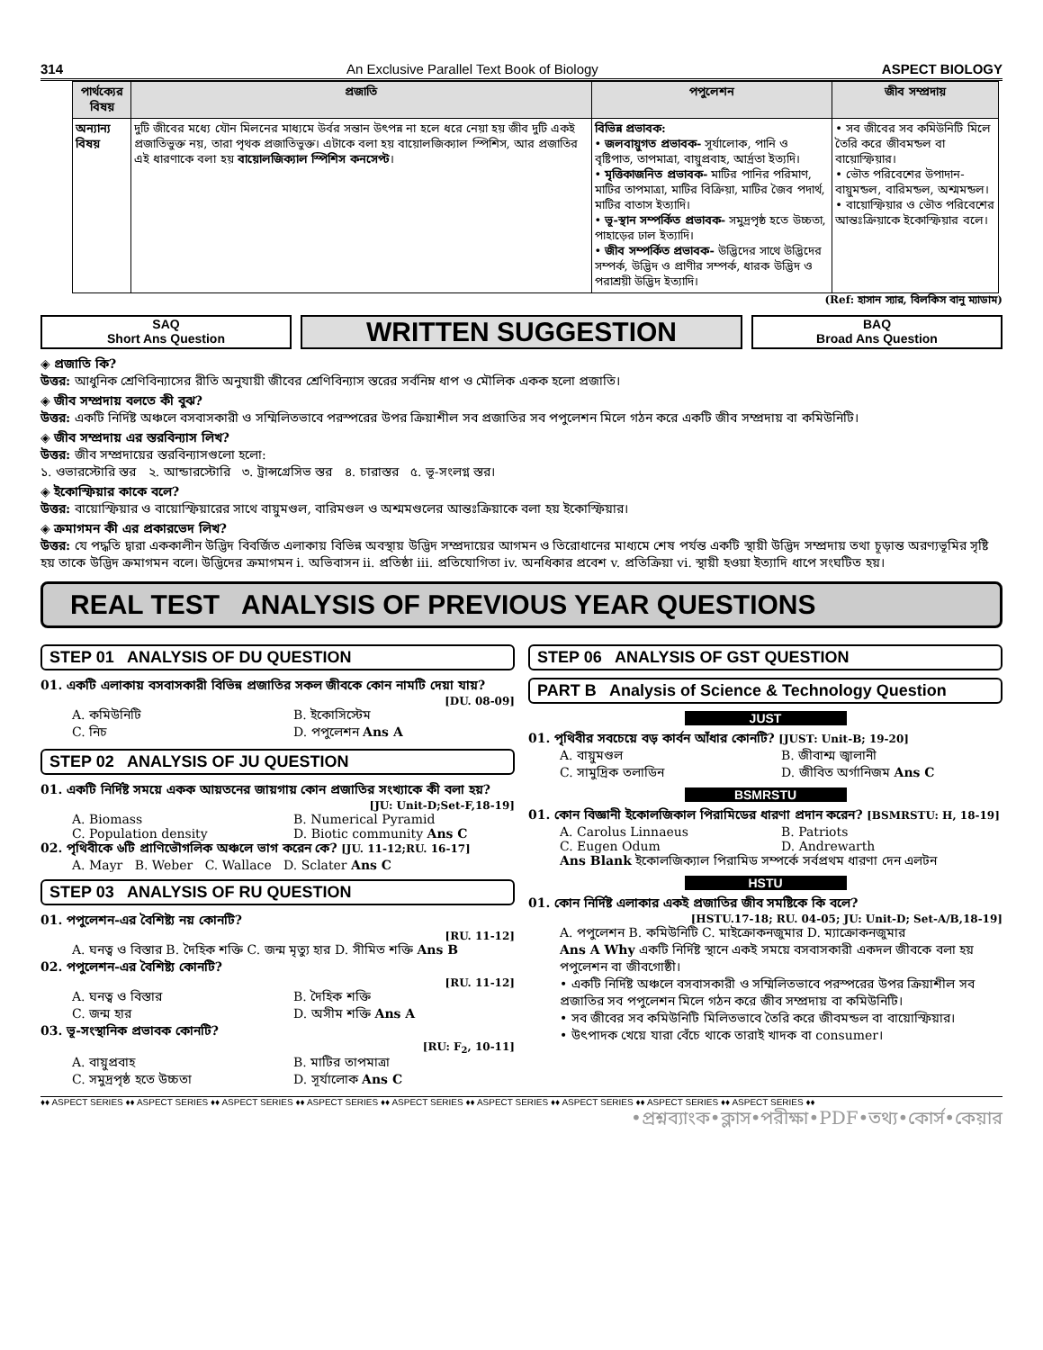314 An Exclusive Parallel Text Book of Biology ASPECT BIOLOGY
| পার্থক্যের বিষয় | প্রজাতি | পপুলেশন | জীব সম্প্রদায় |
| --- | --- | --- | --- |
| অন্যান্য বিষয় | দুটি জীবের মধ্যে যৌন মিলনের মাধ্যমে উর্বর সন্তান উৎপন্ন না হলে ধরে নেয়া হয় জীব দুটি একই প্রজাতিভুক্ত নয়, তারা পৃথক প্রজাতিভুক্ত। এটাকে বলা হয় বায়োলজিক্যাল স্পিশিস, আর প্রজাতির এই ধারণাকে বলা হয় বায়োলজিক্যাল স্পিশিস কনসেপ্ট । | বিভিন্ন প্রভাবক: • জলবায়ুগত প্রভাবক- সূর্যালোক, পানি ও বৃষ্টিপাত, তাপমাত্রা, বায়ুপ্রবাহ, আর্দ্রতা ইত্যদি। • মৃত্তিকাজনিত প্রভাবক- মাটির পানির পরিমাণ, মাটির তাপমাত্রা, মাটির বিক্রিয়া, মাটির জৈব পদার্থ, মাটির বাতাস ইত্যাদি। • ভূ-স্থান সম্পর্কিত প্রভাবক- সমুদ্রপৃষ্ঠ হতে উচ্চতা, পাহাড়ের ঢাল ইত্যাদি। • জীব সম্পর্কিত প্রভাবক- উদ্ভিদের সাথে উদ্ভিদের সম্পর্ক, উদ্ভিদ ও প্রাণীর সম্পর্ক, ধারক উদ্ভিদ ও পরাশ্রয়ী উদ্ভিদ ইত্যাদি। | • সব জীবের সব কমিউনিটি মিলে তৈরি করে জীবমন্ডল বা বায়োস্ফিয়ার। • ভৌত পরিবেশের উপাদান- বায়ুমন্ডল, বারিমন্ডল, অশ্মমন্ডল। • বায়োস্ফিয়ার ও ভৌত পরিবেশের আন্তঃক্রিয়াকে ইকোস্ফিয়ার বলে। |
(Ref: হাসান স্যার, বিলকিস বানু ম্যাডাম)
SAQ
Short Ans Question
WRITTEN SUGGESTION
BAQ
Broad Ans Question
◈ প্রজাতি কি?
উত্তর: আধুনিক শ্রেণিবিন্যাসের রীতি অনুযায়ী জীবের শ্রেণিবিন্যাস স্তরের সর্বনিম্ন ধাপ ও মৌলিক একক হলো প্রজাতি।
◈ জীব সম্প্রদায় বলতে কী বুঝ?
উত্তর: একটি নির্দিষ্ট অঞ্চলে বসবাসকারী ও সম্মিলিতভাবে পরস্পরের উপর ক্রিয়াশীল সব প্রজাতির সব পপুলেশন মিলে গঠন করে একটি জীব সম্প্রদায় বা কমিউনিটি।
◈ জীব সম্প্রদায় এর স্তরবিন্যাস লিখ?
উত্তর: জীব সম্প্রদায়ের স্তরবিন্যাসগুলো হলো:
১. ওভারস্টোরি স্তর ২. আন্ডারস্টোরি ৩. ট্রান্সগ্রেসিভ স্তর ৪. চারাস্তর ৫. ভূ-সংলগ্ন স্তর।
◈ ইকোস্ফিয়ার কাকে বলে?
উত্তর: বায়োস্ফিয়ার ও বায়োস্ফিয়ারের সাথে বায়ুমণ্ডল, বারিমণ্ডল ও অশ্মমণ্ডলের আন্তঃক্রিয়াকে বলা হয় ইকোস্ফিয়ার।
◈ ক্রমাগমন কী এর প্রকারভেদ লিখ?
উত্তর: যে পদ্ধতি দ্বারা এককালীন উদ্ভিদ বিবর্জিত এলাকায় বিভিন্ন অবস্থায় উদ্ভিদ সম্প্রদায়ের আগমন ও তিরোধানের মাধ্যমে শেষ পর্যন্ত একটি স্থায়ী উদ্ভিদ সম্প্রদায় তথা চূড়ান্ত অরণ্যভূমির সৃষ্টি হয় তাকে উদ্ভিদ ক্রমাগমন বলে। উদ্ভিদের ক্রমাগমন i. অভিবাসন ii. প্রতিষ্ঠা iii. প্রতিযোগিতা iv. অনধিকার প্রবেশ v. প্রতিক্রিয়া vi. স্থায়ী হওয়া ইত্যাদি ধাপে সংঘটিত হয়।
REAL TEST ANALYSIS OF PREVIOUS YEAR QUESTIONS
STEP 01 ANALYSIS OF DU QUESTION
01. একটি এলাকায় বসবাসকারী বিভিন্ন প্রজাতির সকল জীবকে কোন নামটি দেয়া যায়?
[DU. 08-09]
A. কমিউনিটি B. ইকোসিস্টেম C. নিচ D. পপুলেশন Ans A
STEP 02 ANALYSIS OF JU QUESTION
01. একটি নির্দিষ্ট সময়ে একক আয়তনের জায়গায় কোন প্রজাতির সংখ্যাকে কী বলা হয়?
[JU: Unit-D;Set-F,18-19]
A. Biomass B. Numerical Pyramid C. Population density D. Biotic community Ans C
02. পৃথিবীকে ৬টি প্রাণিভৌগলিক অঞ্চলে ভাগ করেন কে? [JU. 11-12;RU. 16-17]
A. Mayr B. Weber C. Wallace D. Sclater Ans C
STEP 03 ANALYSIS OF RU QUESTION
01. পপুলেশন-এর বৈশিষ্ট্য নয় কোনটি?
[RU. 11-12]
A. ঘনত্ব ও বিস্তার B. দৈহিক শক্তি C. জন্ম মৃত্যু হার D. সীমিত শক্তি Ans B
02. পপুলেশন-এর বৈশিষ্ট্য কোনটি?
[RU. 11-12]
A. ঘনত্ব ও বিস্তার B. দৈহিক শক্তি C. জন্ম হার D. অসীম শক্তি Ans A
03. ভূ-সংস্থানিক প্রভাবক কোনটি?
[RU: F<sub>2</sub>, 10-11]
A. বায়ুপ্রবাহ B. মাটির তাপমাত্রা C. সমুদ্রপৃষ্ঠ হতে উচ্চতা D. সূর্যালোক Ans C
STEP 06 ANALYSIS OF GST QUESTION
PART B Analysis of Science & Technology Question
JUST
01. পৃথিবীর সবচেয়ে বড় কার্বন আঁধার কোনটি? [JUST: Unit-B; 19-20]
A. বায়ুমণ্ডল B. জীবাশ্ম জ্বালানী C. সামুদ্রিক তলাডিন D. জীবিত অর্গানিজম Ans C
BSMRSTU
01. কোন বিজ্ঞানী ইকোলজিকাল পিরামিডের ধারণা প্রদান করেন? [BSMRSTU: H, 18-19]
A. Carolus Linnaeus B. Patriots C. Eugen Odum D. Andrewarth
Ans Blank ইকোলজিক্যাল পিরামিড সম্পর্কে সর্বপ্রথম ধারণা দেন এলটন
HSTU
01. কোন নির্দিষ্ট এলাকার একই প্রজাতির জীব সমষ্টিকে কি বলে?
[HSTU.17-18; RU. 04-05; JU: Unit-D; Set-A/B,18-19]
A. পপুলেশন B. কমিউনিটি C. মাইক্রোকনজুমার D. ম্যাক্রোকনজুমার
Ans A Why একটি নির্দিষ্ট স্থানে একই সময়ে বসবাসকারী একদল জীবকে বলা হয় পপুলেশন বা জীবগোষ্ঠী।
• একটি নির্দিষ্ট অঞ্চলে বসবাসকারী ও সম্মিলিতভাবে পরস্পরের উপর ক্রিয়াশীল সব প্রজাতির সব পপুলেশন মিলে গঠন করে জীব সম্প্রদায় বা কমিউনিটি।
• সব জীবের সব কমিউনিটি মিলিতভাবে তৈরি করে জীবমন্ডল বা বায়োস্ফিয়ার।
• উৎপাদক খেয়ে যারা বেঁচে থাকে তারাই খাদক বা consumer।
♦♦ ASPECT SERIES ♦♦ ASPECT SERIES ♦♦ ASPECT SERIES ♦♦ ASPECT SERIES ♦♦ ASPECT SERIES ♦♦ ASPECT SERIES ♦♦ ASPECT SERIES ♦♦ ASPECT SERIES ♦♦ ASPECT SERIES ♦♦
•প্রশ্নব্যাংক•ক্লাস•পরীক্ষা•PDF•তথ্য•কোর্স•কেয়ার